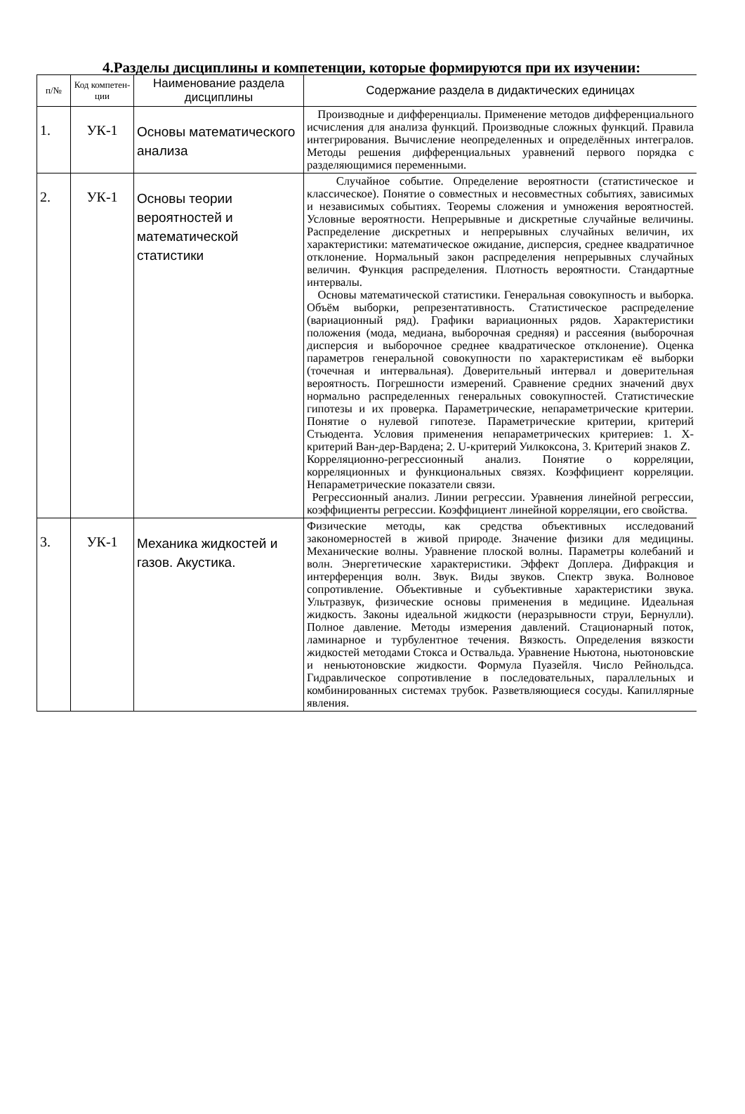4.Разделы дисциплины и компетенции, которые формируются при их изучении:
| п/№ | Код компетен-ции | Наименование раздела дисциплины | Содержание раздела в дидактических единицах |
| --- | --- | --- | --- |
| 1. | УК-1 | Основы математического анализа | Производные и дифференциалы. Применение методов дифференциального исчисления для анализа функций. Производные сложных функций. Правила интегрирования. Вычисление неопределенных и определённых интегралов. Методы решения дифференциальных уравнений первого порядка с разделяющимися переменными. |
| 2. | УК-1 | Основы теории вероятностей и математической статистики | Случайное событие. Определение вероятности (статистическое и классическое). Понятие о совместных и несовместных событиях, зависимых и независимых событиях. Теоремы сложения и умножения вероятностей. Условные вероятности. Непрерывные и дискретные случайные величины. Распределение дискретных и непрерывных случайных величин, их характеристики: математическое ожидание, дисперсия, среднее квадратичное отклонение. Нормальный закон распределения непрерывных случайных величин. Функция распределения. Плотность вероятности. Стандартные интервалы. Основы математической статистики. Генеральная совокупность и выборка. Объём выборки, репрезентативность. Статистическое распределение (вариационный ряд). Графики вариационных рядов. Характеристики положения (мода, медиана, выборочная средняя) и рассеяния (выборочная дисперсия и выборочное среднее квадратическое отклонение). Оценка параметров генеральной совокупности по характеристикам её выборки (точечная и интервальная). Доверительный интервал и доверительная вероятность. Погрешности измерений. Сравнение средних значений двух нормально распределенных генеральных совокупностей. Статистические гипотезы и их проверка. Параметрические, непараметрические критерии. Понятие о нулевой гипотезе. Параметрические критерии, критерий Стьюдента. Условия применения непараметрических критериев: 1. Х-критерий Ван-дер-Вардена; 2. U-критерий Уилкоксона, 3. Критерий знаков Z. Корреляционно-регрессионный анализ. Понятие о корреляции, корреляционных и функциональных связях. Коэффициент корреляции. Непараметрические показатели связи. Регрессионный анализ. Линии регрессии. Уравнения линейной регрессии, коэффициенты регрессии. Коэффициент линейной корреляции, его свойства. |
| 3. | УК-1 | Механика жидкостей и газов. Акустика. | Физические методы, как средства объективных исследований закономерностей в живой природе. Значение физики для медицины. Механические волны. Уравнение плоской волны. Параметры колебаний и волн. Энергетические характеристики. Эффект Доплера. Дифракция и интерференция волн. Звук. Виды звуков. Спектр звука. Волновое сопротивление. Объективные и субъективные характеристики звука. Ультразвук, физические основы применения в медицине. Идеальная жидкость. Законы идеальной жидкости (неразрывности струи, Бернулли). Полное давление. Методы измерения давлений. Стационарный поток, ламинарное и турбулентное течения. Вязкость. Определения вязкости жидкостей методами Стокса и Оствальда. Уравнение Ньютона, ньютоновские и неньютоновские жидкости. Формула Пуазейля. Число Рейнольдса. Гидравлическое сопротивление в последовательных, параллельных и комбинированных системах трубок. Разветвляющиеся сосуды. Капиллярные явления. |